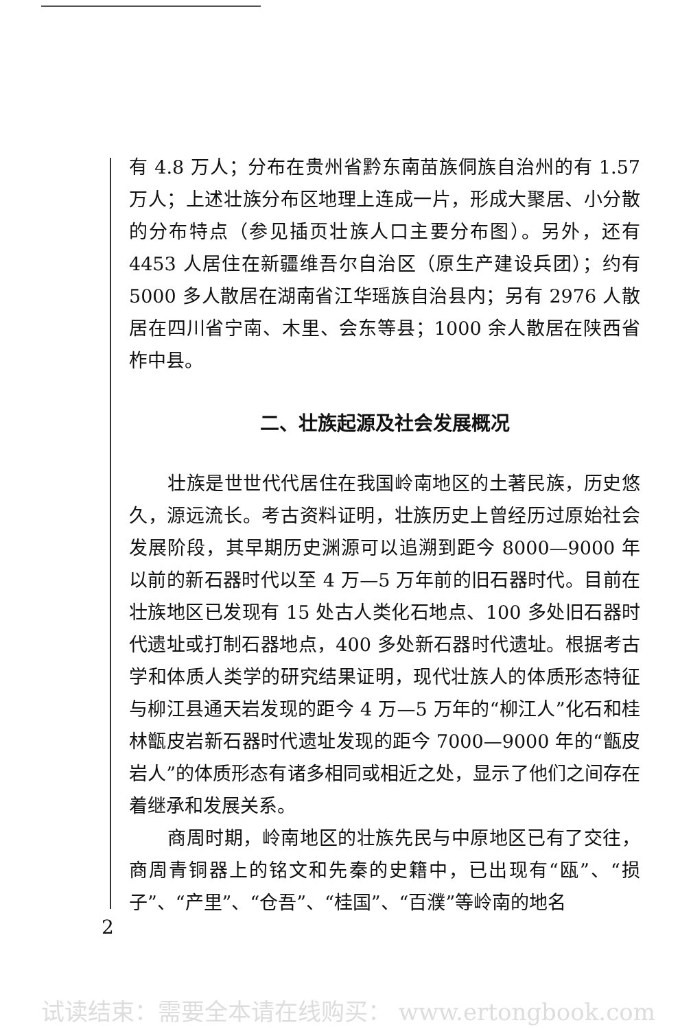有 4.8 万人；分布在贵州省黔东南苗族侗族自治州的有 1.57 万人；上述壮族分布区地理上连成一片，形成大聚居、小分散的分布特点（参见插页壮族人口主要分布图）。另外，还有 4453 人居住在新疆维吾尔自治区（原生产建设兵团）；约有 5000 多人散居在湖南省江华瑶族自治县内；另有 2976 人散居在四川省宁南、木里、会东等县；1000 余人散居在陕西省柞中县。
二、壮族起源及社会发展概况
壮族是世世代代居住在我国岭南地区的土著民族，历史悠久，源远流长。考古资料证明，壮族历史上曾经历过原始社会发展阶段，其早期历史渊源可以追溯到距今 8000—9000 年以前的新石器时代以至 4 万—5 万年前的旧石器时代。目前在壮族地区已发现有 15 处古人类化石地点、100 多处旧石器时代遗址或打制石器地点，400 多处新石器时代遗址。根据考古学和体质人类学的研究结果证明，现代壮族人的体质形态特征与柳江县通天岩发现的距今 4 万—5 万年的“柳江人”化石和桂林甑皮岩新石器时代遗址发现的距今 7000—9000 年的“甑皮岩人”的体质形态有诸多相同或相近之处，显示了他们之间存在着继承和发展关系。
商周时期，岭南地区的壮族先民与中原地区已有了交往，商周青铜器上的铭文和先秦的史籍中，已出现有“瓯”、“损子”、“产里”、“仓吾”、“桂国”、“百濮”等岭南的地名
2
试读结束：需要全本请在线购买： www.ertongbook.com